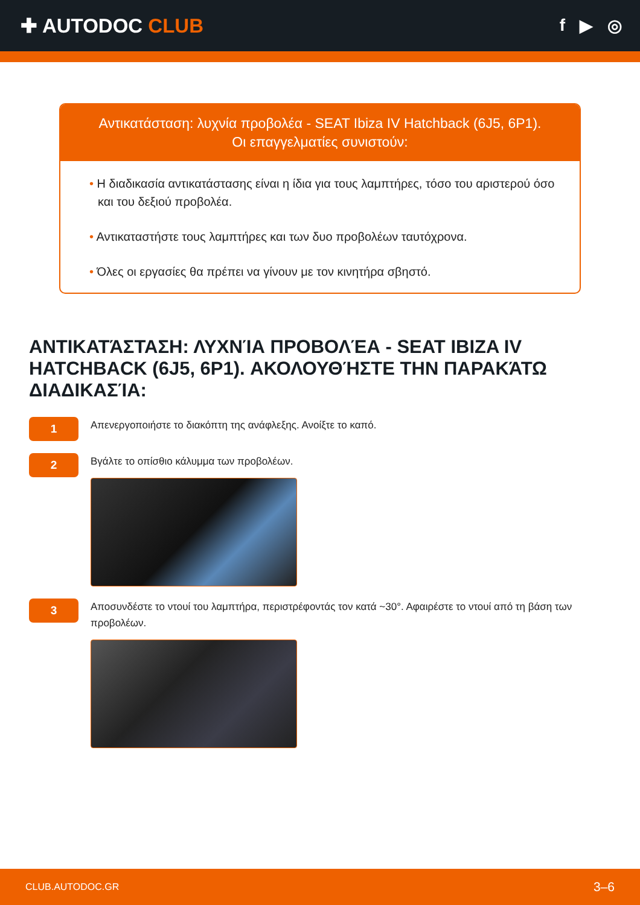✚ AUTODOC CLUB
f ▶ ◎
Αντικατάσταση: λυχνία προβολέα - SEAT Ibiza IV Hatchback (6J5, 6P1).
Οι επαγγελματίες συνιστούν:
• Η διαδικασία αντικατάστασης είναι η ίδια για τους λαμπτήρες, τόσο του αριστερού όσο και του δεξιού προβολέα.
• Αντικαταστήστε τους λαμπτήρες και των δυο προβολέων ταυτόχρονα.
• Όλες οι εργασίες θα πρέπει να γίνουν με τον κινητήρα σβηστό.
ΑΝΤΙΚΑΤΆΣΤΑΣΗ: ΛΥΧΝΊΑ ΠΡΟΒΟΛΈΑ - SEAT IBIZA IV HATCHBACK (6J5, 6P1). ΑΚΟΛΟΥΘΉΣΤΕ ΤΗΝ ΠΑΡΑΚΆΤΩ ΔΙΑΔΙΚΑΣΊΑ:
1
Απενεργοποιήστε το διακόπτη της ανάφλεξης. Ανοίξτε το καπό.
2
Βγάλτε το οπίσθιο κάλυμμα των προβολέων.
3
Αποσυνδέστε το ντουί του λαμπτήρα, περιστρέφοντάς τον κατά ~30°. Αφαιρέστε το ντουί από τη βάση των προβολέων.
CLUB.AUTODOC.GR 3–6